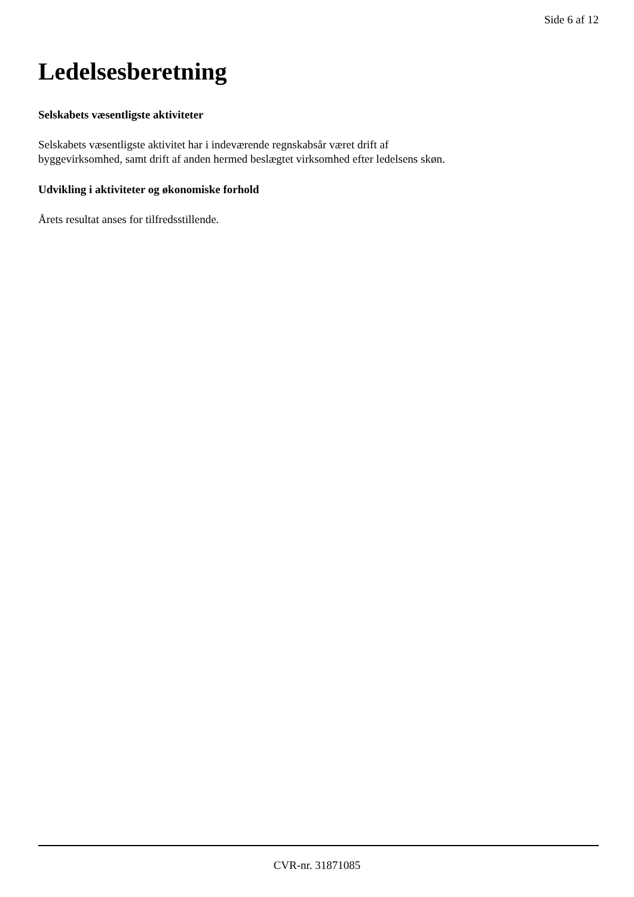Side 6 af 12
Ledelsesberetning
Selskabets væsentligste aktiviteter
Selskabets væsentligste aktivitet har i indeværende regnskabsår været drift af
byggevirksomhed, samt drift af anden hermed beslægtet virksomhed efter ledelsens skøn.
Udvikling i aktiviteter og økonomiske forhold
Årets resultat anses for tilfredsstillende.
CVR-nr. 31871085